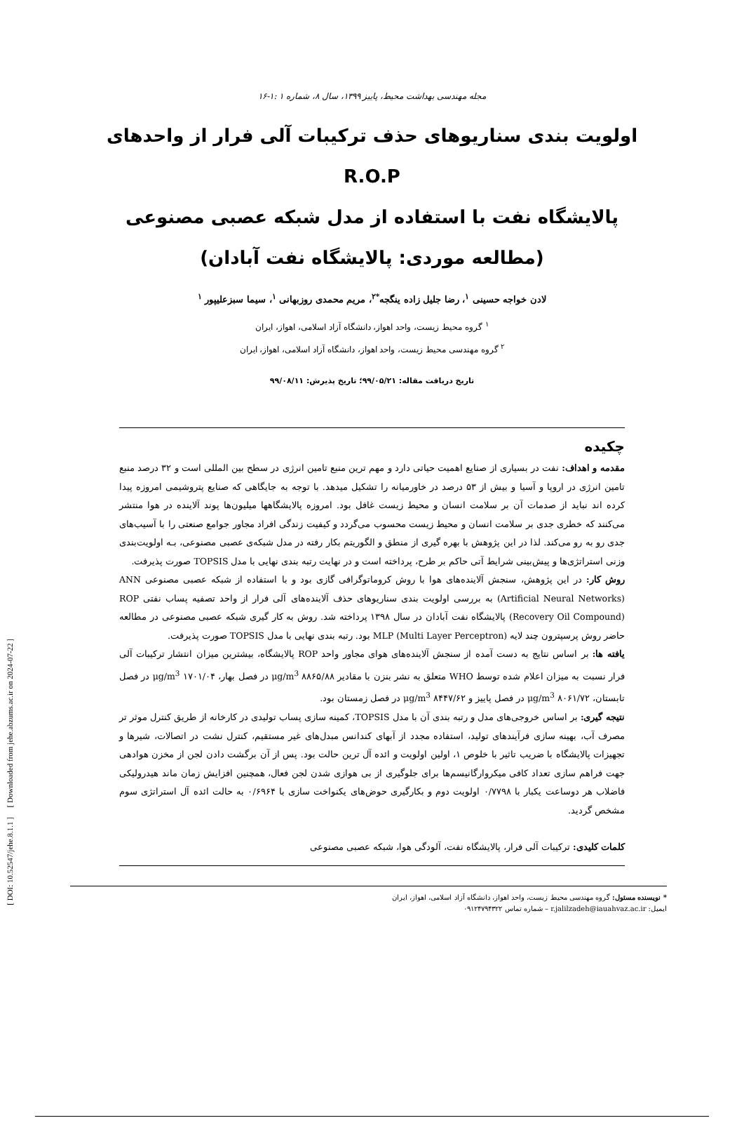[ DOI: 10.52547/jehe.8.1.1 ] [ Downloaded from jehe.abzums.ac.ir on 2024-07-22 ]
مجله مهندسی بهداشت محیط، پاییز ۱۳۹۹، سال ۸، شماره ۱ :۱-۱۶
اولویت بندی سناریوهای حذف ترکیبات آلی فرار از واحدهای R.O.P
پالایشگاه نفت با استفاده از مدل شبکه عصبی مصنوعی
(مطالعه موردی: پالایشگاه نفت آبادان)
لادن خواجه حسینی <sup>۱</sup>، رضا جلیل زاده ینگجه<sup>*۲</sup>، مریم محمدی روزبهانی <sup>۱</sup>، سیما سبزعلیپور <sup>۱</sup>
<sup>۱</sup> گروه محیط زیست، واحد اهواز، دانشگاه آزاد اسلامی، اهواز، ایران
<sup>۲</sup> گروه مهندسی محیط زیست، واحد اهواز، دانشگاه آزاد اسلامی، اهواز، ایران
تاریخ دریافت مقاله: ۹۹/۰۵/۲۱؛ تاریخ پذیرش: ۹۹/۰۸/۱۱
چکیده
مقدمه و اهداف: نفت در بسیاری از صنایع اهمیت حیاتی دارد و مهم ترین منبع تامین انرژی در سطح بین المللی است و ۳۲ درصد منبع تامین انرژی در اروپا و آسیا و بیش از ۵۳ درصد در خاورمیانه را تشکیل میدهد. با توجه به جایگاهی که صنایع پتروشیمی امروزه پیدا کرده اند نباید از صدمات آن بر سلامت انسان و محیط زیست غافل بود. امروزه پالایشگاهها میلیون‌ها پوند آلاینده در هوا منتشر می‌کنند که خطری جدی بر سلامت انسان و محیط زیست محسوب می‌گردد و کیفیت زندگی افراد مجاور جوامع صنعتی را با آسیب‌های جدی رو به رو می‌کند. لذا در این پژوهش با بهره گیری از منطق و الگوریتم بکار رفته در مدل شبکه‌ی عصبی مصنوعی، بـه اولویت‌بندی وزنی استراتژی‌ها و پیش‌بینی شرایط آتی حاکم بر طرح، پرداخته است و در نهایت رتبه بندی نهایی با مدل TOPSIS صورت پذیرفت.
روش کار: در این پژوهش، سنجش آلاینده‌های هوا با روش کروماتوگرافی گازی بود و با استفاده از شبکه عصبی مصنوعی ANN (Artificial Neural Networks) به بررسی اولویت بندی سناریوهای حذف آلاینده‌های آلی فرار از واحد تصفیه پساب نفتی ROP (Recovery Oil Compound) پالایشگاه نفت آبادان در سال ۱۳۹۸ پرداخته شد. روش به کار گیری شبکه عصبی مصنوعی در مطالعه حاضر روش پرسپترون چند لایه (MLP (Multi Layer Perceptron بود. رتبه بندی نهایی با مدل TOPSIS صورت پذیرفت.
یافته ها: بر اساس نتایج به دست آمده از سنجش آلاینده‌های هوای مجاور واحد ROP پالایشگاه، بیشترین میزان انتشار ترکیبات آلی فرار نسبت به میزان اعلام شده توسط WHO متعلق به نشر بنزن با مقادیر ۸۸۶۵/۸۸ μg/m<sup>3</sup> در فصل بهار، ۱۷۰۱/۰۴ μg/m<sup>3</sup> در فصل تابستان، ۸۰۶۱/۷۲ μg/m<sup>3</sup> در فصل پاییز و ۸۴۴۷/۶۲ μg/m<sup>3</sup> در فصل زمستان بود.
نتیجه گیری: بر اساس خروجی‌های مدل و رتبه بندی آن با مدل TOPSIS، کمینه سازی پساب تولیدی در کارخانه از طریق کنترل موثر تر مصرف آب، بهینه سازی فرآیندهای تولید، استفاده مجدد از آبهای کندانس مبدل‌های غیر مستقیم، کنترل نشت در اتصالات، شیرها و تجهیزات پالایشگاه با ضریب تاثیر با خلوص ۱، اولین اولویت و ائده آل ترین حالت بود. پس از آن برگشت دادن لجن از مخزن هوادهی جهت فراهم سازی تعداد کافی میکروارگانیسم‌ها برای جلوگیری از بی هوازی شدن لجن فعال، همچنین افزایش زمان ماند هیدرولیکی فاضلاب هر دوساعت یکبار با ۰/۷۷۹۸ اولویت دوم و بکارگیری حوض‌های یکنواخت سازی با ۰/۶۹۶۴ به حالت ائده آل استراتژی سوم مشخص گردید.
کلمات کلیدی: ترکیبات آلی فرار، پالایشگاه نفت، آلودگی هوا، شبکه عصبی مصنوعی
* نویسنده مسئول: گروه مهندسی محیط زیست، واحد اهواز، دانشگاه آزاد اسلامی، اهواز، ایران
ایمیل: r.jalilzadeh@iauahvaz.ac.ir – شماره تماس ۰۹۱۲۴۷۹۴۳۲۲